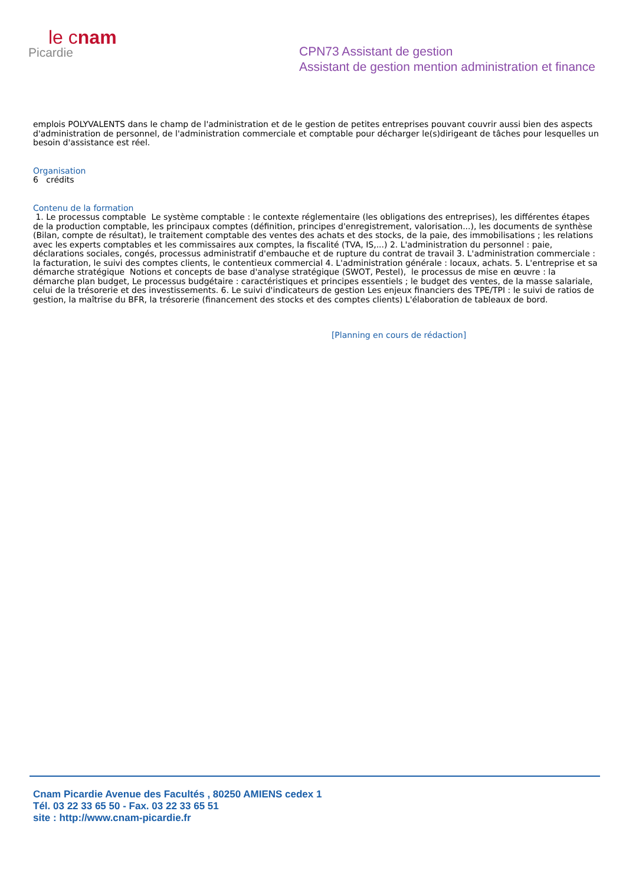le cnam
Picardie
CPN73 Assistant de gestion
Assistant de gestion mention administration et finance
emplois POLYVALENTS dans le champ de l'administration et de le gestion de petites entreprises pouvant couvrir aussi bien des aspects d'administration de personnel, de l'administration commerciale et comptable pour décharger le(s)dirigeant de tâches pour lesquelles un besoin d'assistance est réel.
Organisation
6 crédits
Contenu de la formation
1. Le processus comptable Le système comptable : le contexte réglementaire (les obligations des entreprises), les différentes étapes de la production comptable, les principaux comptes (définition, principes d'enregistrement, valorisation...), les documents de synthèse (Bilan, compte de résultat), le traitement comptable des ventes des achats et des stocks, de la paie, des immobilisations ; les relations avec les experts comptables et les commissaires aux comptes, la fiscalité (TVA, IS,...) 2. L'administration du personnel : paie, déclarations sociales, congés, processus administratif d'embauche et de rupture du contrat de travail 3. L'administration commerciale : la facturation, le suivi des comptes clients, le contentieux commercial 4. L'administration générale : locaux, achats. 5. L'entreprise et sa démarche stratégique Notions et concepts de base d'analyse stratégique (SWOT, Pestel), le processus de mise en œuvre : la démarche plan budget, Le processus budgétaire : caractéristiques et principes essentiels ; le budget des ventes, de la masse salariale, celui de la trésorerie et des investissements. 6. Le suivi d'indicateurs de gestion Les enjeux financiers des TPE/TPI : le suivi de ratios de gestion, la maîtrise du BFR, la trésorerie (financement des stocks et des comptes clients) L'élaboration de tableaux de bord.
[Planning en cours de rédaction]
Cnam Picardie Avenue des Facultés , 80250 AMIENS cedex 1
Tél. 03 22 33 65 50 - Fax. 03 22 33 65 51
site : http://www.cnam-picardie.fr